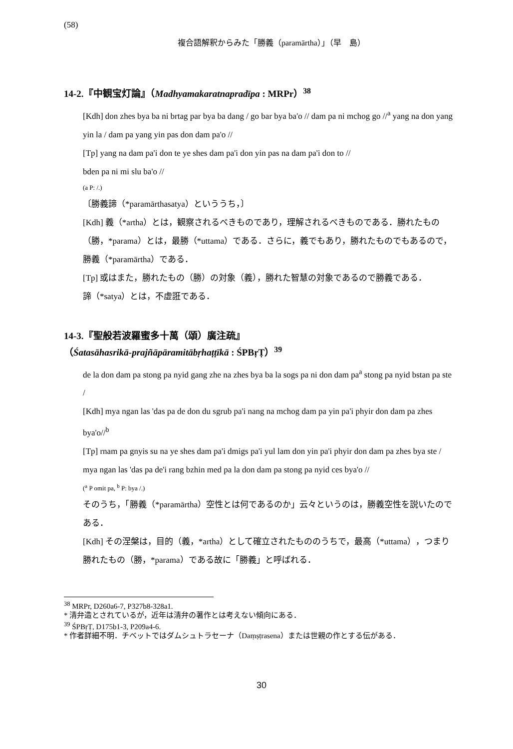(58)
複合語解釈からみた「勝義（paramārtha）」（早　島）
14-2.『中観宝灯論』（Madhyamakaratnapradīpa : MRPr）<sup>38</sup>
[Kdh] don zhes bya ba ni brtag par bya ba dang / go bar bya ba'o // dam pa ni mchog go //<sup>a</sup> yang na don yang yin la / dam pa yang yin pas don dam pa'o //
[Tp] yang na dam pa'i don te ye shes dam pa'i don yin pas na dam pa'i don to //
bden pa ni mi slu ba'o //
(a P: /.)
〔勝義諦（*paramārthasatya）といううち，〕
[Kdh] 義（*artha）とは，観察されるべきものであり，理解されるべきものである．勝れたもの（勝，*parama）とは，最勝（*uttama）である．さらに，義でもあり，勝れたものでもあるので，勝義（*paramārtha）である．
[Tp] 或はまた，勝れたもの（勝）の対象（義），勝れた智慧の対象であるので勝義である．
諦（*satya）とは，不虚誑である．
14-3.『聖般若波羅蜜多十萬（頌）廣注疏』
（Śatasāhasrikā-prajñāpāramitābṛhaṭṭīkā : ŚPBṛṬ）<sup>39</sup>
de la don dam pa stong pa nyid gang zhe na zhes bya ba la sogs pa ni don dam pa<sup>a</sup> stong pa nyid bstan pa ste /
[Kdh] mya ngan las 'das pa de don du sgrub pa'i nang na mchog dam pa yin pa'i phyir don dam pa zhes bya'o//<sup>b</sup>
[Tp] rnam pa gnyis su na ye shes dam pa'i dmigs pa'i yul lam don yin pa'i phyir don dam pa zhes bya ste /
mya ngan las 'das pa de'i rang bzhin med pa la don dam pa stong pa nyid ces bya'o //
(<sup>a</sup> P omit pa, <sup>b</sup> P: bya /.)
そのうち，「勝義（*paramārtha）空性とは何であるのか」云々というのは，勝義空性を説いたのである．
[Kdh] その涅槃は，目的（義，*artha）として確立されたもののうちで，最高（*uttama），つまり勝れたもの（勝，*parama）である故に「勝義」と呼ばれる．
<sup>38</sup> MRPr, D260a6-7, P327b8-328a1.
* 清弁造とされているが，近年は清弁の著作とは考えない傾向にある．
<sup>39</sup> ŚPBṛṬ, D175b1-3, P209a4-6.
* 作者詳細不明．チベットではダムシュトラセーナ（Daṃṣṭrasena）または世親の作とする伝がある．
30